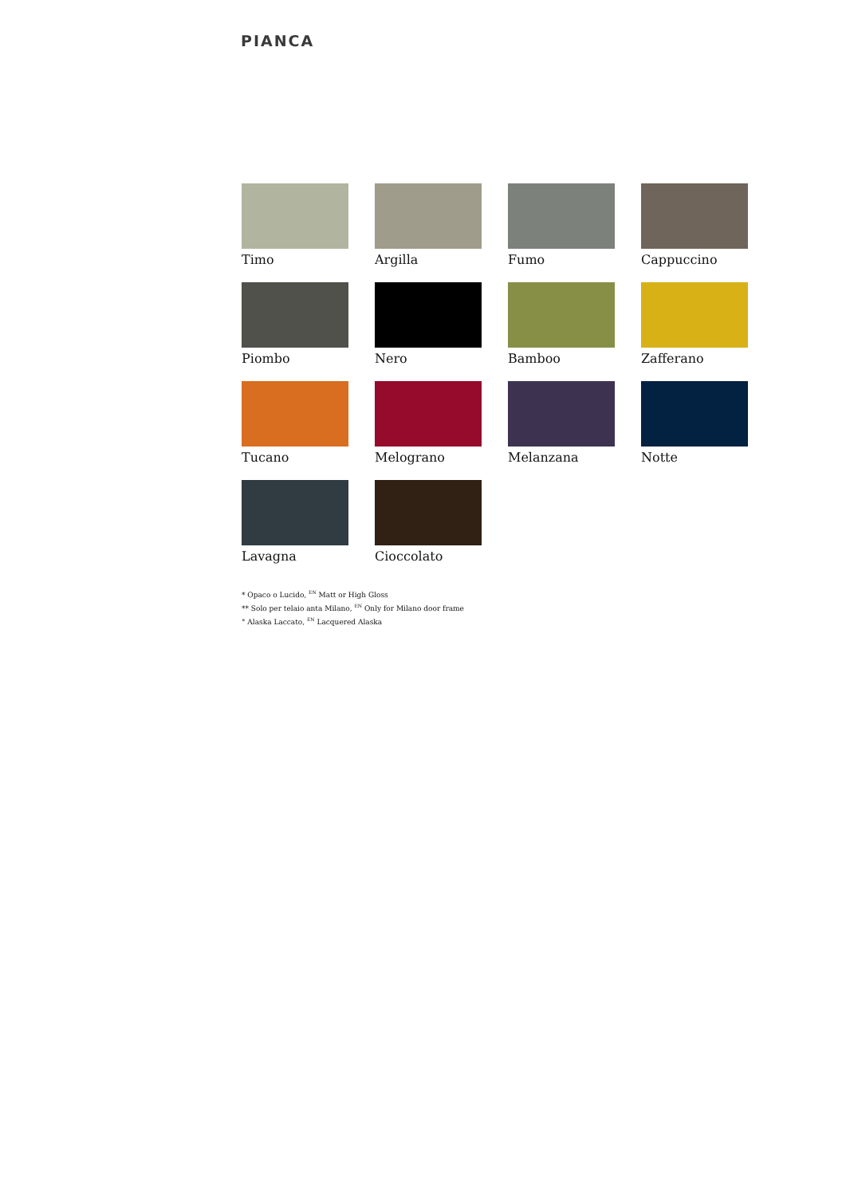PIANCA
Timo
Argilla
Fumo
Cappuccino
Piombo
Nero
Bamboo
Zafferano
Tucano
Melograno
Melanzana
Notte
Lavagna
Cioccolato
* Opaco o Lucido, <sup>EN</sup> Matt or High Gloss
** Solo per telaio anta Milano, <sup>EN</sup> Only for Milano door frame
° Alaska Laccato, <sup>EN</sup> Lacquered Alaska